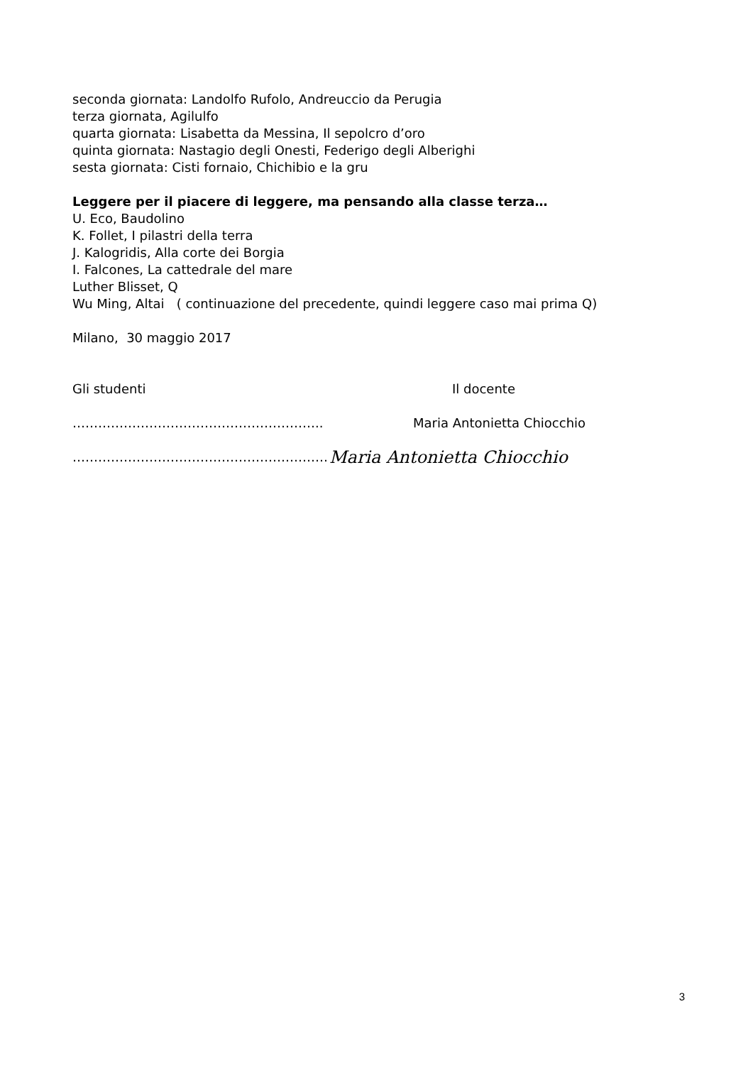seconda giornata: Landolfo Rufolo, Andreuccio da Perugia
terza giornata, Agilulfo
quarta giornata: Lisabetta da Messina, Il sepolcro d’oro
quinta giornata: Nastagio degli Onesti, Federigo degli Alberighi
sesta giornata: Cisti fornaio, Chichibio e la gru
Leggere per il piacere di leggere, ma pensando alla classe terza…
U. Eco, Baudolino
K. Follet, I pilastri della terra
J. Kalogridis, Alla corte dei Borgia
I. Falcones, La cattedrale del mare
Luther Blisset, Q
Wu Ming, Altai ( continuazione del precedente, quindi leggere caso mai prima Q)
Milano, 30 maggio 2017
Gli studenti Il docente
………………………………………………….. Maria Antonietta Chiocchio
……………………………………………………
Maria Antonietta Chiocchio
3